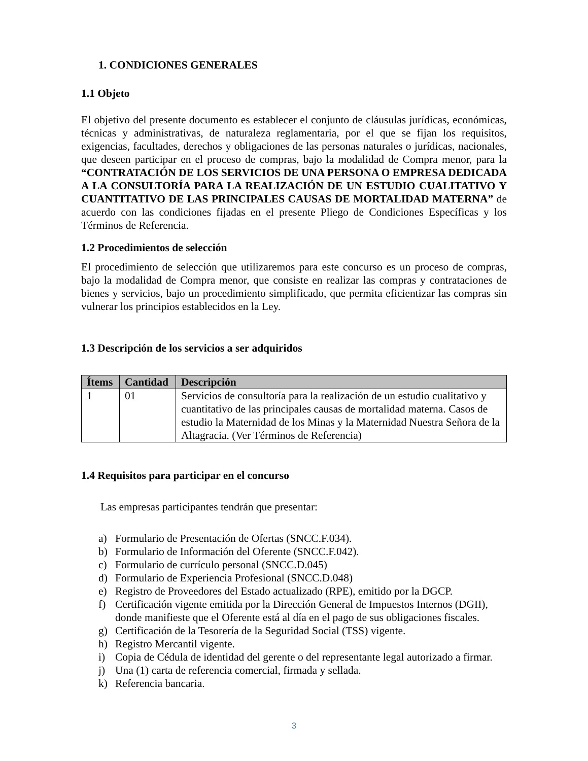1. CONDICIONES GENERALES
1.1 Objeto
El objetivo del presente documento es establecer el conjunto de cláusulas jurídicas, económicas, técnicas y administrativas, de naturaleza reglamentaria, por el que se fijan los requisitos, exigencias, facultades, derechos y obligaciones de las personas naturales o jurídicas, nacionales, que deseen participar en el proceso de compras, bajo la modalidad de Compra menor, para la “CONTRATACIÓN DE LOS SERVICIOS DE UNA PERSONA O EMPRESA DEDICADA A LA CONSULTORÍA PARA LA REALIZACIÓN DE UN ESTUDIO CUALITATIVO Y CUANTITATIVO DE LAS PRINCIPALES CAUSAS DE MORTALIDAD MATERNA” de acuerdo con las condiciones fijadas en el presente Pliego de Condiciones Específicas y los Términos de Referencia.
1.2 Procedimientos de selección
El procedimiento de selección que utilizaremos para este concurso es un proceso de compras, bajo la modalidad de Compra menor, que consiste en realizar las compras y contrataciones de bienes y servicios, bajo un procedimiento simplificado, que permita eficientizar las compras sin vulnerar los principios establecidos en la Ley.
1.3 Descripción de los servicios a ser adquiridos
| Ítems | Cantidad | Descripción |
| --- | --- | --- |
| 1 | 01 | Servicios de consultoría para la realización de un estudio cualitativo y cuantitativo de las principales causas de mortalidad materna. Casos de estudio la Maternidad de los Minas y la Maternidad Nuestra Señora de la Altagracia. (Ver Términos de Referencia) |
1.4 Requisitos para participar en el concurso
Las empresas participantes tendrán que presentar:
a) Formulario de Presentación de Ofertas (SNCC.F.034).
b) Formulario de Información del Oferente (SNCC.F.042).
c) Formulario de currículo personal (SNCC.D.045)
d) Formulario de Experiencia Profesional (SNCC.D.048)
e) Registro de Proveedores del Estado actualizado (RPE), emitido por la DGCP.
f) Certificación vigente emitida por la Dirección General de Impuestos Internos (DGII), donde manifieste que el Oferente está al día en el pago de sus obligaciones fiscales.
g) Certificación de la Tesorería de la Seguridad Social (TSS) vigente.
h) Registro Mercantil vigente.
i) Copia de Cédula de identidad del gerente o del representante legal autorizado a firmar.
j) Una (1) carta de referencia comercial, firmada y sellada.
k) Referencia bancaria.
3